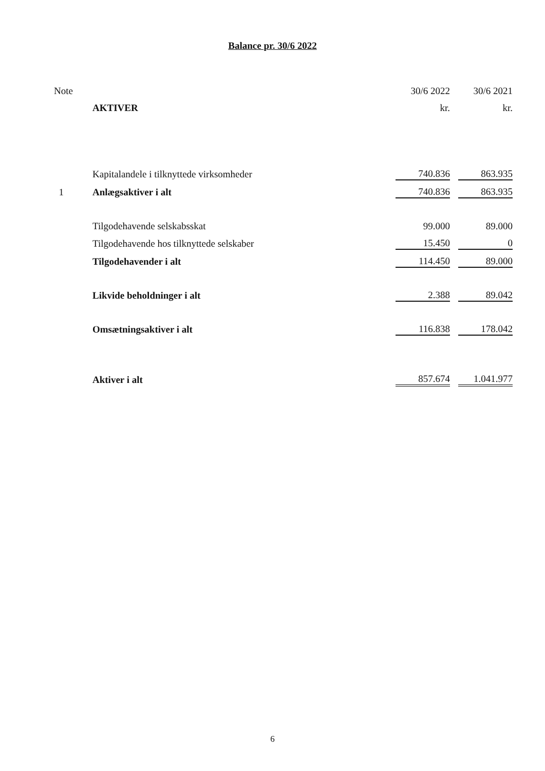Balance pr. 30/6 2022
| Note | | 30/6 2022 | | 30/6 2021 |
| | AKTIVER | kr. | | kr. |
| | Kapitalandele i tilknyttede virksomheder | 740.836 | | 863.935 |
| 1 | Anlægsaktiver i alt | 740.836 | | 863.935 |
| | Tilgodehavende selskabsskat | 99.000 | | 89.000 |
| | Tilgodehavende hos tilknyttede selskaber | 15.450 | | 0 |
| | Tilgodehavender i alt | 114.450 | | 89.000 |
| | Likvide beholdninger i alt | 2.388 | | 89.042 |
| | Omsætningsaktiver i alt | 116.838 | | 178.042 |
| | Aktiver i alt | 857.674 | | 1.041.977 |
6